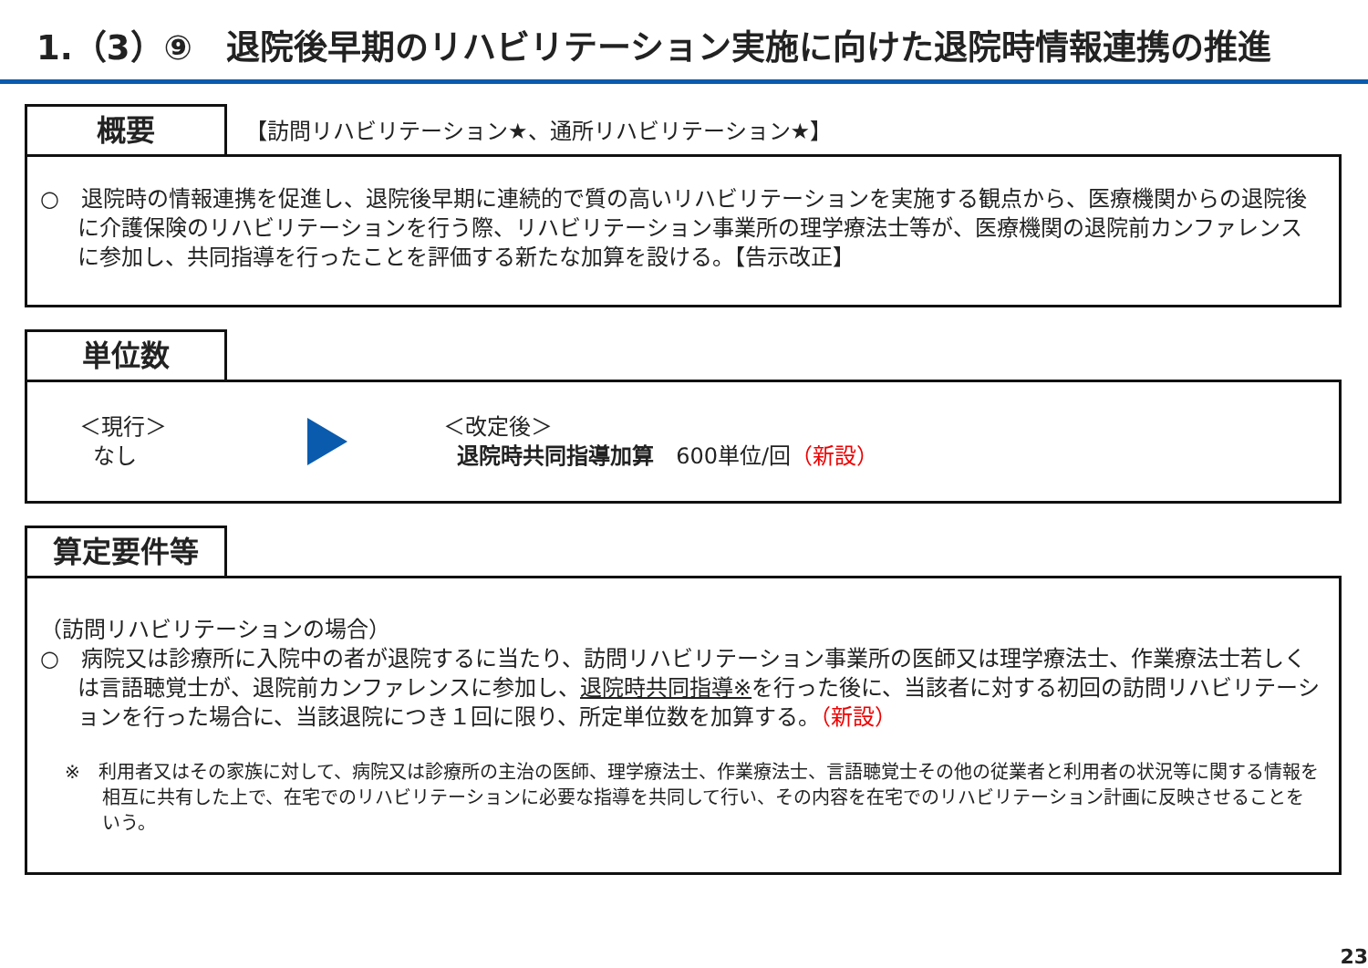1.（3）⑨　退院後早期のリハビリテーション実施に向けた退院時情報連携の推進
概要
【訪問リハビリテーション★、通所リハビリテーション★】
○　退院時の情報連携を促進し、退院後早期に連続的で質の高いリハビリテーションを実施する観点から、医療機関からの退院後に介護保険のリハビリテーションを行う際、リハビリテーション事業所の理学療法士等が、医療機関の退院前カンファレンスに参加し、共同指導を行ったことを評価する新たな加算を設ける。【告示改正】
単位数
＜現行＞
なし
＜改定後＞
退院時共同指導加算　600単位/回（新設）
算定要件等
（訪問リハビリテーションの場合）
○　病院又は診療所に入院中の者が退院するに当たり、訪問リハビリテーション事業所の医師又は理学療法士、作業療法士若しくは言語聴覚士が、退院前カンファレンスに参加し、退院時共同指導※を行った後に、当該者に対する初回の訪問リハビリテーションを行った場合に、当該退院につき１回に限り、所定単位数を加算する。（新設）
※　利用者又はその家族に対して、病院又は診療所の主治の医師、理学療法士、作業療法士、言語聴覚士その他の従業者と利用者の状況等に関する情報を相互に共有した上で、在宅でのリハビリテーションに必要な指導を共同して行い、その内容を在宅でのリハビリテーション計画に反映させることをいう。
23